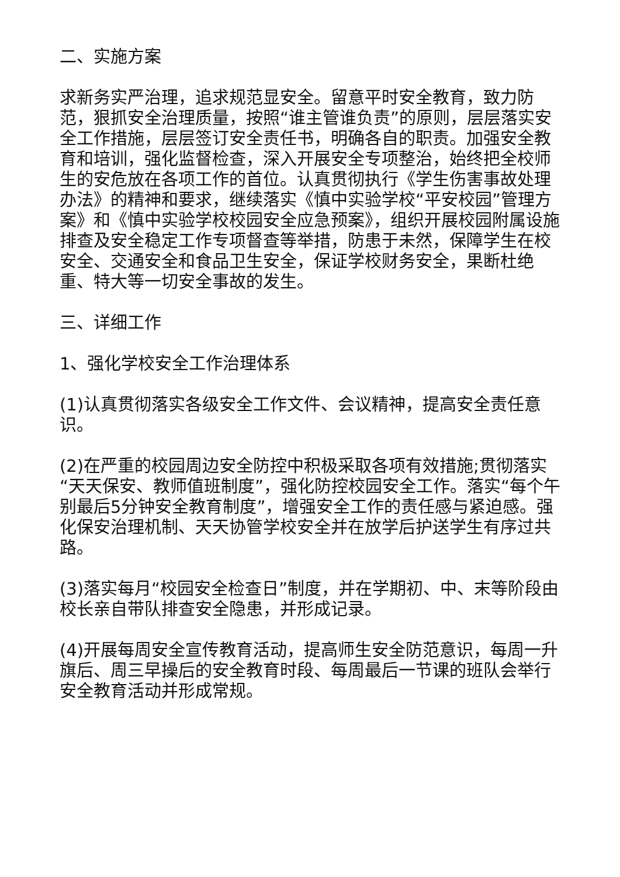二、实施方案
求新务实严治理，追求规范显安全。留意平时安全教育，致力防范，狠抓安全治理质量，按照“谁主管谁负责”的原则，层层落实安全工作措施，层层签订安全责任书，明确各自的职责。加强安全教育和培训，强化监督检查，深入开展安全专项整治，始终把全校师生的安危放在各项工作的首位。认真贯彻执行《学生伤害事故处理办法》的精神和要求，继续落实《慎中实验学校“平安校园”管理方案》和《慎中实验学校校园安全应急预案》，组织开展校园附属设施排查及安全稳定工作专项督查等举措，防患于未然，保障学生在校安全、交通安全和食品卫生安全，保证学校财务安全，果断杜绝重、特大等一切安全事故的发生。
三、详细工作
1、强化学校安全工作治理体系
(1)认真贯彻落实各级安全工作文件、会议精神，提高安全责任意识。
(2)在严重的校园周边安全防控中积极采取各项有效措施;贯彻落实“天天保安、教师值班制度”，强化防控校园安全工作。落实“每个午别最后5分钟安全教育制度”，增强安全工作的责任感与紧迫感。强化保安治理机制、天天协管学校安全并在放学后护送学生有序过共路。
(3)落实每月“校园安全检查日”制度，并在学期初、中、末等阶段由校长亲自带队排查安全隐患，并形成记录。
(4)开展每周安全宣传教育活动，提高师生安全防范意识，每周一升旗后、周三早操后的安全教育时段、每周最后一节课的班队会举行安全教育活动并形成常规。